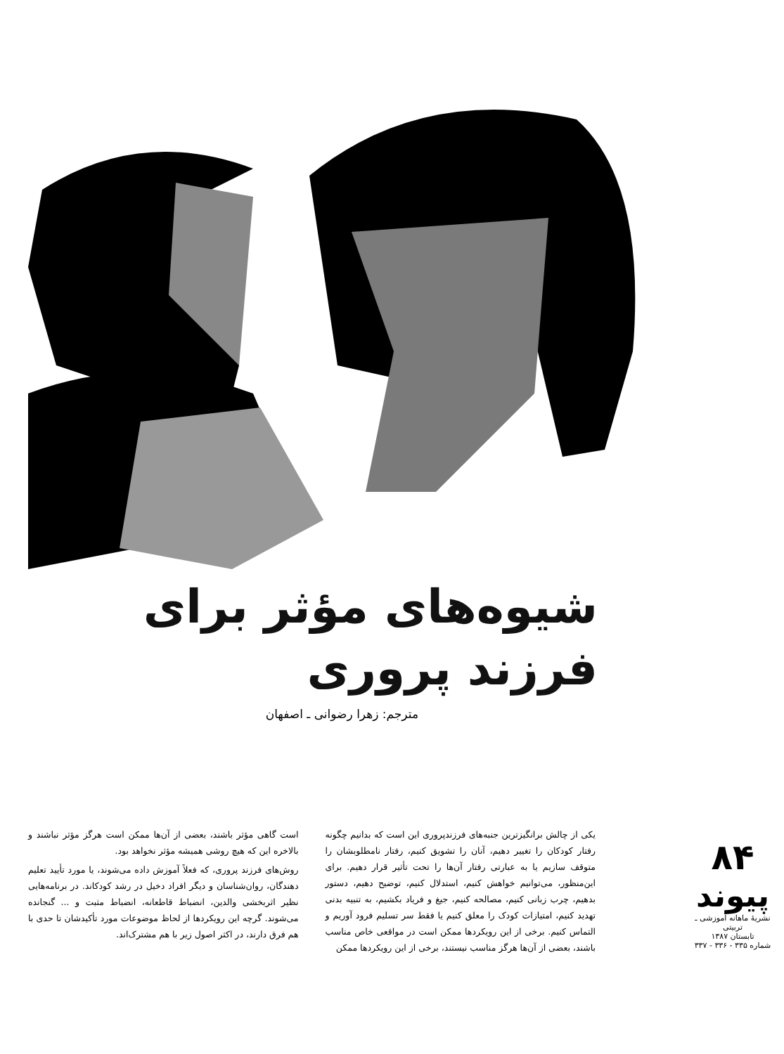شیوه‌های مؤثر برای
فرزند پروری
مترجم: زهرا رضوانی ـ اصفهان
یکی از چالش برانگیزترین جنبه‌های فرزندپروری این است که بدانیم چگونه رفتار کودکان را تغییر دهیم، آنان را تشویق کنیم، رفتار نامطلوبشان را متوقف سازیم یا به عبارتی رفتار آن‌ها را تحت تأثیر قرار دهیم. برای این‌منظور، می‌توانیم خواهش کنیم، استدلال کنیم، توضیح دهیم، دستور بدهیم، چرب زبانی کنیم، مصالحه کنیم، جیغ و فریاد بکشیم، به تنبیه بدنی تهدید کنیم، امتیازات کودک را معلق کنیم یا فقط سر تسلیم فرود آوریم و التماس کنیم. برخی از این رویکردها ممکن است در مواقعی خاص مناسب باشند، بعضی از آن‌ها هرگز مناسب نیستند، برخی از این رویکردها ممکن
است گاهی مؤثر باشند، بعضی از آن‌ها ممکن است هرگز مؤثر نباشند و بالاخره این که هیچ روشی همیشه مؤثر نخواهد بود.
روش‌های فرزند پروری، که فعلاً آموزش داده می‌شوند، یا مورد تأیید تعلیم دهندگان، روان‌شناسان و دیگر افراد دخیل در رشد کودکاند. در برنامه‌هایی نظیر اثربخشی والدین، انضباط قاطعانه، انضباط مثبت و ... گنجانده می‌شوند. گرچه این رویکردها از لحاظ موضوعات مورد تأکیدشان تا حدی با هم فرق دارند، در اکثر اصول زیر با هم مشترک‌اند.
۸۴
پیوند
نشریهٔ ماهانه آموزشی ـ تربیتی
تابستان ۱۳۸۷
شماره ۳۳۵ - ۳۳۶ - ۳۳۷